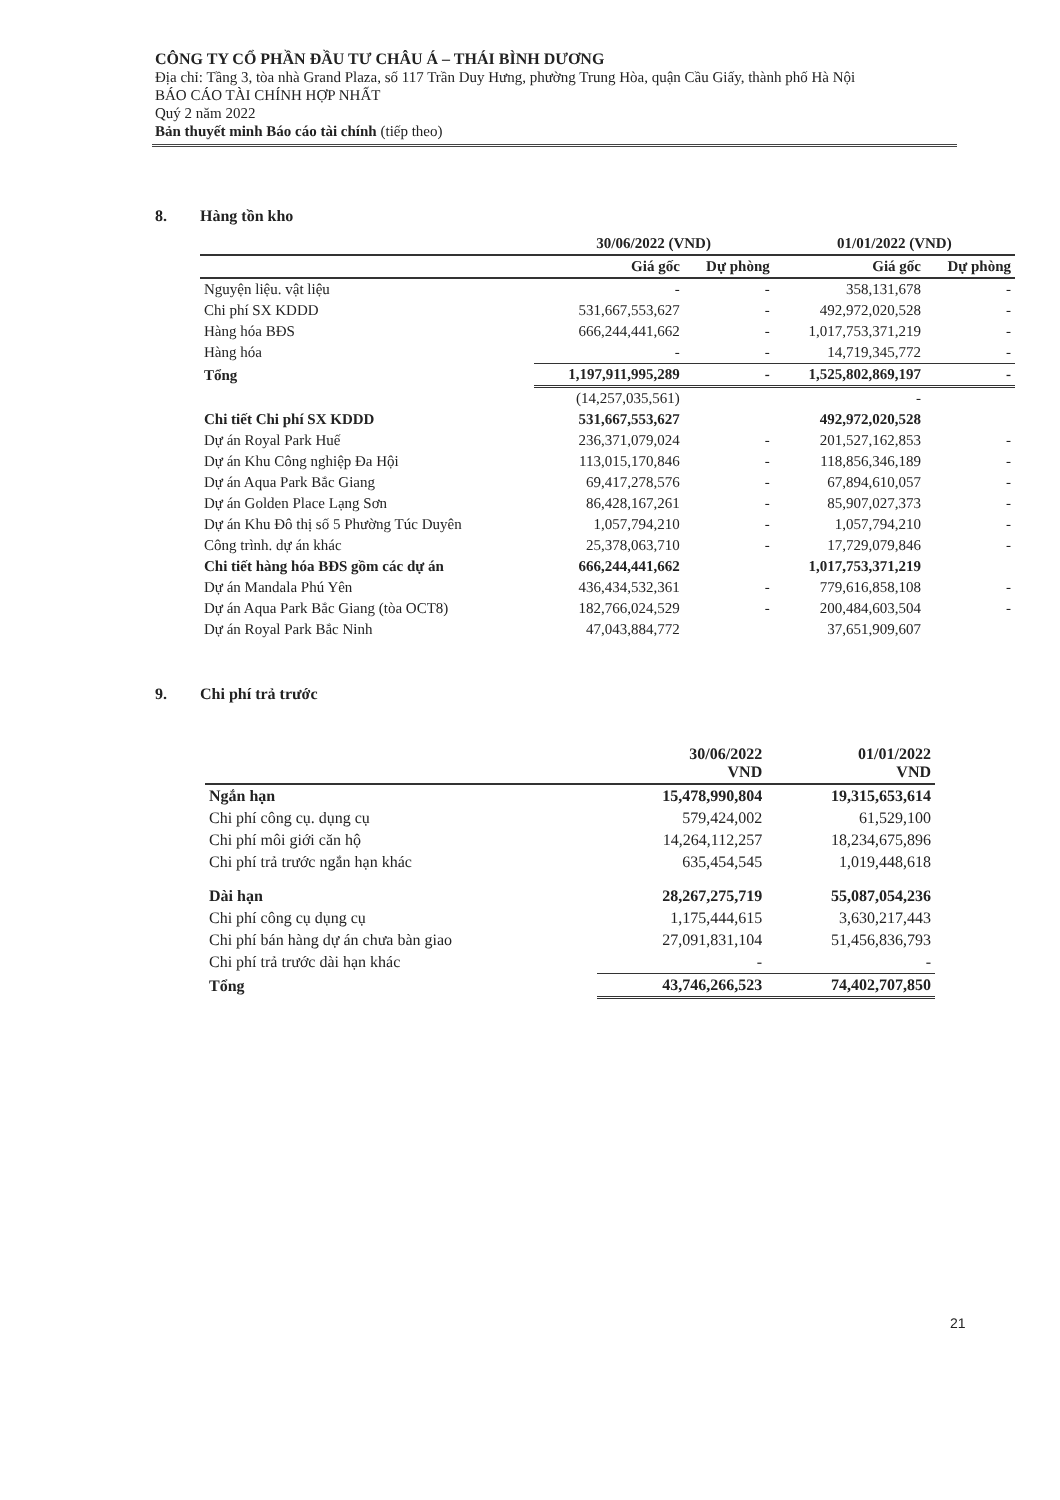CÔNG TY CỔ PHẦN ĐẦU TƯ CHÂU Á – THÁI BÌNH DƯƠNG
Địa chỉ: Tầng 3, tòa nhà Grand Plaza, số 117 Trần Duy Hưng, phường Trung Hòa, quận Cầu Giấy, thành phố Hà Nội
BÁO CÁO TÀI CHÍNH HỢP NHẤT
Quý 2 năm 2022
Bản thuyết minh Báo cáo tài chính (tiếp theo)
8. Hàng tồn kho
| | 30/06/2022 (VND) | | 01/01/2022 (VND) | |
| --- | --- | --- | --- | --- |
| | Giá gốc | Dự phòng | Giá gốc | Dự phòng |
| Nguyện liệu. vật liệu | - | - | 358,131,678 | - |
| Chi phí SX KDDD | 531,667,553,627 | - | 492,972,020,528 | - |
| Hàng hóa BĐS | 666,244,441,662 | - | 1,017,753,371,219 | - |
| Hàng hóa | - | - | 14,719,345,772 | - |
| Tổng | 1,197,911,995,289 | - | 1,525,802,869,197 | - |
| | (14,257,035,561) | | - | |
| Chi tiết Chi phí SX KDDD | 531,667,553,627 | | 492,972,020,528 | |
| Dự án Royal Park Huế | 236,371,079,024 | - | 201,527,162,853 | - |
| Dự án Khu Công nghiệp Đa Hội | 113,015,170,846 | - | 118,856,346,189 | - |
| Dự án Aqua Park Bắc Giang | 69,417,278,576 | - | 67,894,610,057 | - |
| Dự án Golden Place Lạng Sơn | 86,428,167,261 | - | 85,907,027,373 | - |
| Dự án Khu Đô thị số 5 Phường Túc Duyên | 1,057,794,210 | - | 1,057,794,210 | - |
| Công trình. dự án khác | 25,378,063,710 | - | 17,729,079,846 | - |
| Chi tiết hàng hóa BĐS gồm các dự án | 666,244,441,662 | | 1,017,753,371,219 | |
| Dự án Mandala Phú Yên | 436,434,532,361 | - | 779,616,858,108 | - |
| Dự án Aqua Park Bắc Giang (tòa OCT8) | 182,766,024,529 | - | 200,484,603,504 | - |
| Dự án Royal Park Bắc Ninh | 47,043,884,772 | | 37,651,909,607 | |
9. Chi phí trả trước
| | 30/06/2022 VND | 01/01/2022 VND |
| --- | --- | --- |
| Ngắn hạn | 15,478,990,804 | 19,315,653,614 |
| Chi phí công cụ. dụng cụ | 579,424,002 | 61,529,100 |
| Chi phí môi giới căn hộ | 14,264,112,257 | 18,234,675,896 |
| Chi phí trả trước ngắn hạn khác | 635,454,545 | 1,019,448,618 |
| Dài hạn | 28,267,275,719 | 55,087,054,236 |
| Chi phí công cụ dụng cụ | 1,175,444,615 | 3,630,217,443 |
| Chi phí bán hàng dự án chưa bàn giao | 27,091,831,104 | 51,456,836,793 |
| Chi phí trả trước dài hạn khác | - | - |
| Tổng | 43,746,266,523 | 74,402,707,850 |
21